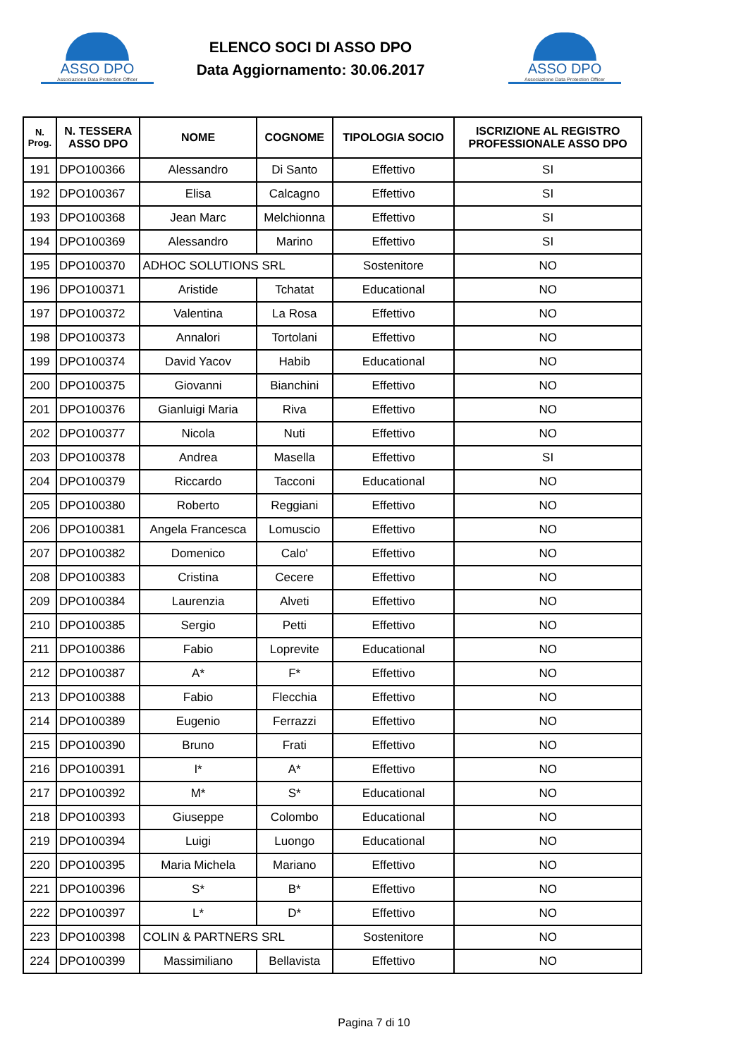ASSO DPO
Associazione Data Protection Officer
ELENCO SOCI DI ASSO DPO
Data Aggiornamento: 30.06.2017
ASSO DPO
Associazione Data Protection Officer
| N. Prog. | N. TESSERA ASSO DPO | NOME | COGNOME | TIPOLOGIA SOCIO | ISCRIZIONE AL REGISTRO PROFESSIONALE ASSO DPO |
| --- | --- | --- | --- | --- | --- |
| 191 | DPO100366 | Alessandro | Di Santo | Effettivo | SI |
| 192 | DPO100367 | Elisa | Calcagno | Effettivo | SI |
| 193 | DPO100368 | Jean Marc | Melchionna | Effettivo | SI |
| 194 | DPO100369 | Alessandro | Marino | Effettivo | SI |
| 195 | DPO100370 | ADHOC SOLUTIONS SRL | | Sostenitore | NO |
| 196 | DPO100371 | Aristide | Tchatat | Educational | NO |
| 197 | DPO100372 | Valentina | La Rosa | Effettivo | NO |
| 198 | DPO100373 | Annalori | Tortolani | Effettivo | NO |
| 199 | DPO100374 | David Yacov | Habib | Educational | NO |
| 200 | DPO100375 | Giovanni | Bianchini | Effettivo | NO |
| 201 | DPO100376 | Gianluigi Maria | Riva | Effettivo | NO |
| 202 | DPO100377 | Nicola | Nuti | Effettivo | NO |
| 203 | DPO100378 | Andrea | Masella | Effettivo | SI |
| 204 | DPO100379 | Riccardo | Tacconi | Educational | NO |
| 205 | DPO100380 | Roberto | Reggiani | Effettivo | NO |
| 206 | DPO100381 | Angela Francesca | Lomuscio | Effettivo | NO |
| 207 | DPO100382 | Domenico | Calo' | Effettivo | NO |
| 208 | DPO100383 | Cristina | Cecere | Effettivo | NO |
| 209 | DPO100384 | Laurenzia | Alveti | Effettivo | NO |
| 210 | DPO100385 | Sergio | Petti | Effettivo | NO |
| 211 | DPO100386 | Fabio | Loprevite | Educational | NO |
| 212 | DPO100387 | A* | F* | Effettivo | NO |
| 213 | DPO100388 | Fabio | Flecchia | Effettivo | NO |
| 214 | DPO100389 | Eugenio | Ferrazzi | Effettivo | NO |
| 215 | DPO100390 | Bruno | Frati | Effettivo | NO |
| 216 | DPO100391 | I* | A* | Effettivo | NO |
| 217 | DPO100392 | M* | S* | Educational | NO |
| 218 | DPO100393 | Giuseppe | Colombo | Educational | NO |
| 219 | DPO100394 | Luigi | Luongo | Educational | NO |
| 220 | DPO100395 | Maria Michela | Mariano | Effettivo | NO |
| 221 | DPO100396 | S* | B* | Effettivo | NO |
| 222 | DPO100397 | L* | D* | Effettivo | NO |
| 223 | DPO100398 | COLIN & PARTNERS SRL | | Sostenitore | NO |
| 224 | DPO100399 | Massimiliano | Bellavista | Effettivo | NO |
Pagina 7 di 10